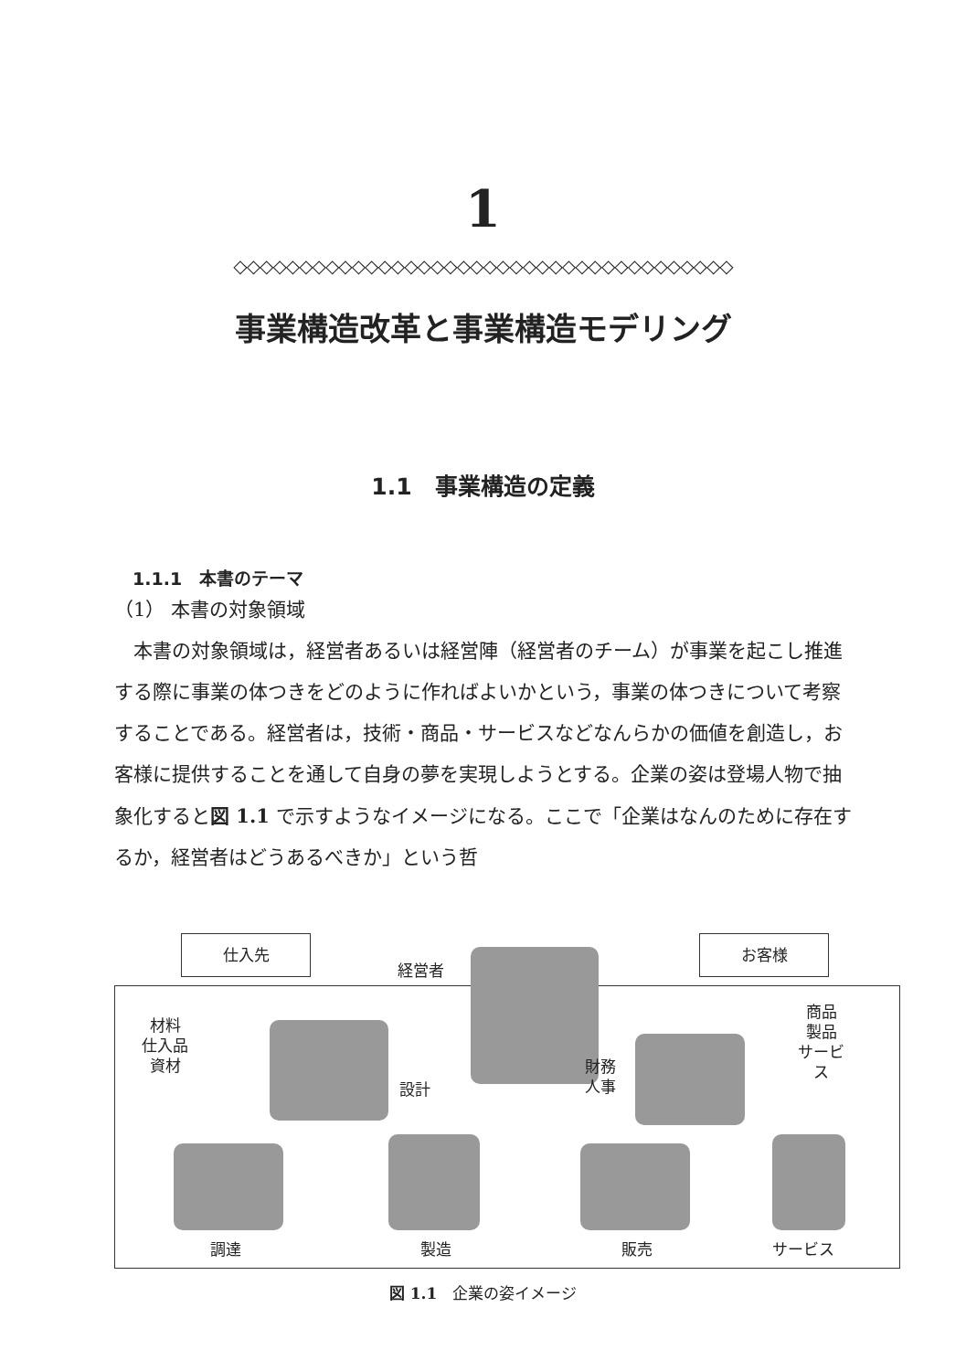1
◇◇◇◇◇◇◇◇◇◇◇◇◇◇◇◇◇◇◇◇◇◇◇◇◇◇◇◇◇◇◇◇◇◇◇◇◇◇
事業構造改革と事業構造モデリング
1.1　事業構造の定義
1.1.1　本書のテーマ
（1） 本書の対象領域
　本書の対象領域は，経営者あるいは経営陣（経営者のチーム）が事業を起こし推進する際に事業の体つきをどのように作ればよいかという，事業の体つきについて考察することである。経営者は，技術・商品・サービスなどなんらかの価値を創造し，お客様に提供することを通して自身の夢を実現しようとする。企業の姿は登場人物で抽象化すると図 1.1 で示すようなイメージになる。ここで「企業はなんのために存在するか，経営者はどうあるべきか」という哲
仕入先 お客様
経営者
材料
仕入品
資材
設計
財務
人事
商品
製品
サービス
調達 製造 販売 サービス
図 1.1　企業の姿イメージ